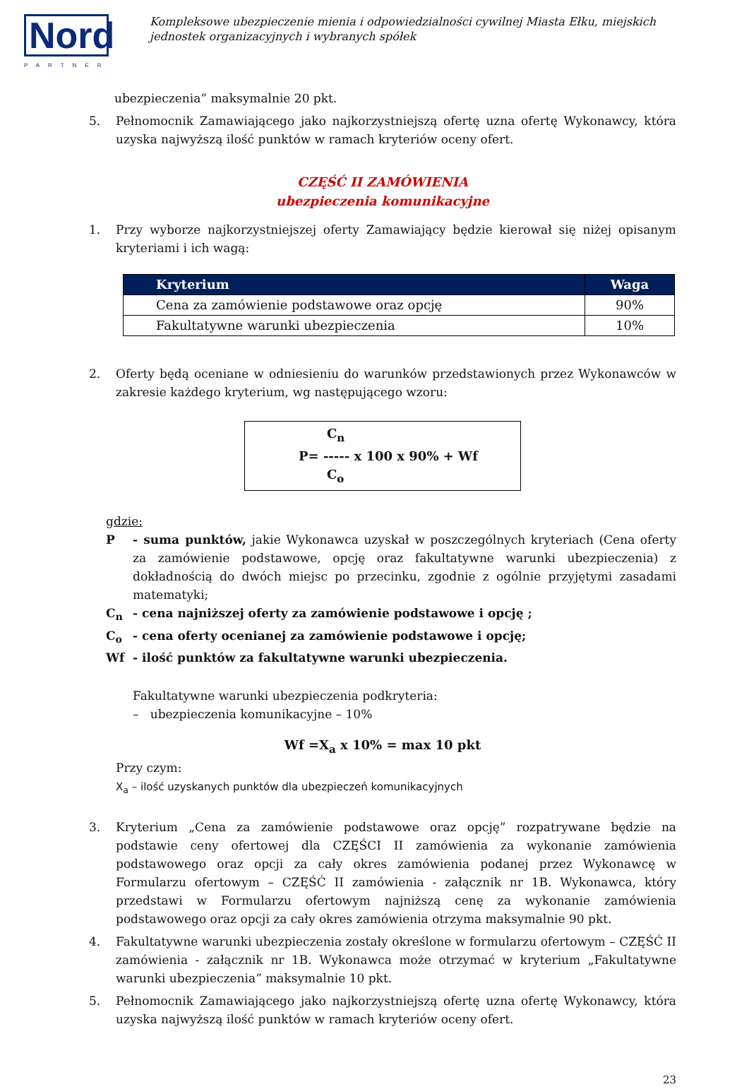Nord
PARTNER
Kompleksowe ubezpieczenie mienia i odpowiedzialności cywilnej Miasta Ełku, miejskich jednostek organizacyjnych i wybranych spółek
ubezpieczenia” maksymalnie 20 pkt.
5. Pełnomocnik Zamawiającego jako najkorzystniejszą ofertę uzna ofertę Wykonawcy, która uzyska najwyższą ilość punktów w ramach kryteriów oceny ofert.
CZĘŚĆ II ZAMÓWIENIA
ubezpieczenia komunikacyjne
1. Przy wyborze najkorzystniejszej oferty Zamawiający będzie kierował się niżej opisanym kryteriami i ich wagą:
| Kryterium | Waga |
| --- | --- |
| Cena za zamówienie podstawowe oraz opcję | 90% |
| Fakultatywne warunki ubezpieczenia | 10% |
2. Oferty będą oceniane w odniesieniu do warunków przedstawionych przez Wykonawców w zakresie każdego kryterium, wg następującego wzoru:
C<sub>n</sub>
P= ----- x 100 x 90% + Wf
C<sub>o</sub>
gdzie:
P - suma punktów, jakie Wykonawca uzyskał w poszczególnych kryteriach (Cena oferty za zamówienie podstawowe, opcję oraz fakultatywne warunki ubezpieczenia) z dokładnością do dwóch miejsc po przecinku, zgodnie z ogólnie przyjętymi zasadami matematyki;
C<sub>n</sub> - cena najniższej oferty za zamówienie podstawowe i opcję ;
C<sub>o</sub> - cena oferty ocenianej za zamówienie podstawowe i opcję;
Wf - ilość punktów za fakultatywne warunki ubezpieczenia.
Fakultatywne warunki ubezpieczenia podkryteria:
– ubezpieczenia komunikacyjne – 10%
Wf =X<sub>a</sub> x 10% = max 10 pkt
Przy czym:
X<sub>a</sub> – ilość uzyskanych punktów dla ubezpieczeń komunikacyjnych
3. Kryterium „Cena za zamówienie podstawowe oraz opcję” rozpatrywane będzie na podstawie ceny ofertowej dla CZĘŚCI II zamówienia za wykonanie zamówienia podstawowego oraz opcji za cały okres zamówienia podanej przez Wykonawcę w Formularzu ofertowym – CZĘŚĆ II zamówienia - załącznik nr 1B. Wykonawca, który przedstawi w Formularzu ofertowym najniższą cenę za wykonanie zamówienia podstawowego oraz opcji za cały okres zamówienia otrzyma maksymalnie 90 pkt.
4. Fakultatywne warunki ubezpieczenia zostały określone w formularzu ofertowym – CZĘŚĆ II zamówienia - załącznik nr 1B. Wykonawca może otrzymać w kryterium „Fakultatywne warunki ubezpieczenia” maksymalnie 10 pkt.
5. Pełnomocnik Zamawiającego jako najkorzystniejszą ofertę uzna ofertę Wykonawcy, która uzyska najwyższą ilość punktów w ramach kryteriów oceny ofert.
23